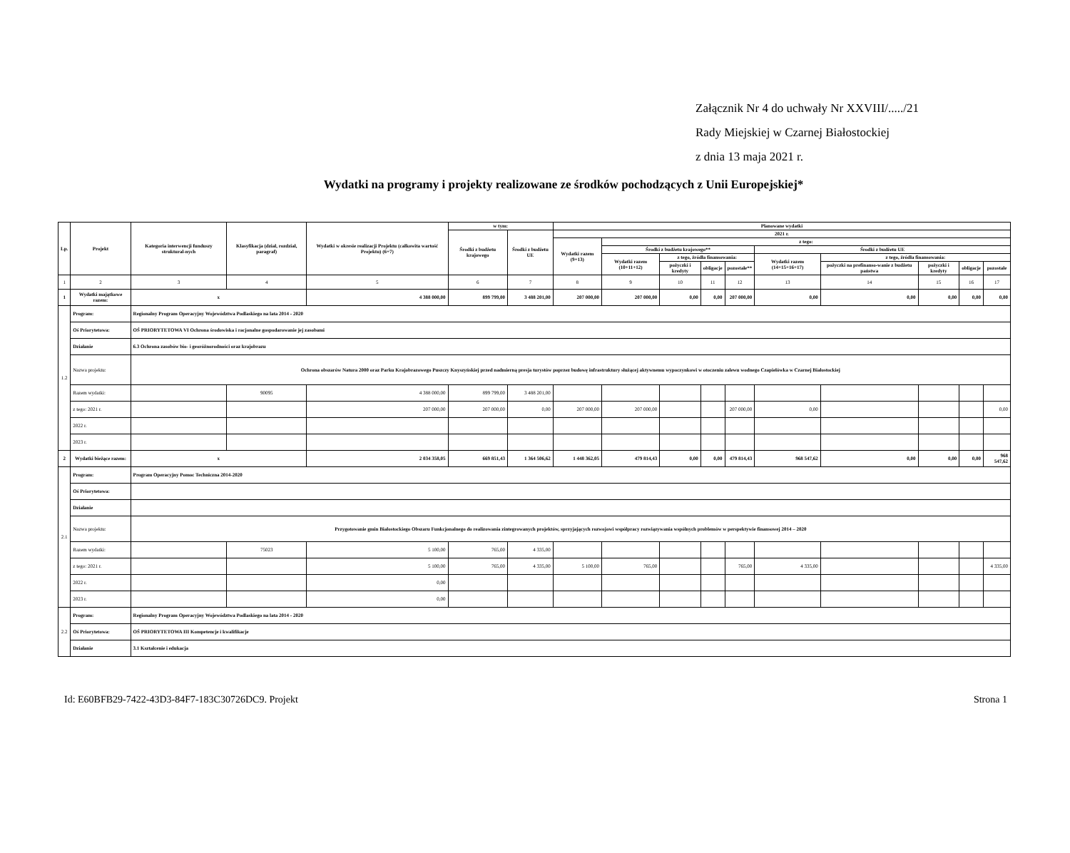Załącznik Nr 4 do uchwały Nr XXVIII/...../21
Rady Miejskiej w Czarnej Białostockiej
z dnia 13 maja 2021 r.
Wydatki na programy i projekty realizowane ze środków pochodzących z Unii Europejskiej*
| Lp. | Projekt | Kategoria interwencji funduszy struktural-nych | Klasyfikacja (dział, rozdział, paragraf) | Wydatki w okresie realizacji Projektu (całkowita wartość Projektu) (6+7) | w tym: | | Planowane wydatki | | | | | | | | | |
| --- | --- | --- | --- | --- | --- | --- | --- | --- | --- | --- | --- | --- | --- | --- | --- | --- |
| | | | | | Środki z budżetu krajowego | Środki z budżetu UE | 2021 r. | | | | | | | | | |
| | | | | | | | Wydatki razem (9+13) | z tego: | | | | | | | | |
| | | | | | | | | Środki z budżetu krajowego** | | | | Środki z budżetu UE | | | | |
| | | | | | | | | Wydatki razem (10+11+12) | z tego, źródła finansowania: | | | Wydatki razem (14+15+16+17) | z tego, źródła finansowania: | | | |
| | | | | | | | | | pożyczki i kredyty | obligacje | pozostałe** | | pożyczki na prefinanso-wanie z budżetu państwa | pożyczki i kredyty | obligacje | pozostałe |
| 1 | 2 | 3 | 4 | 5 | 6 | 7 | 8 | 9 | 10 | 11 | 12 | 13 | 14 | 15 | 16 | 17 |
| 1 | Wydatki majątkowe razem: | x | | 4 388 000,00 | 899 799,00 | 3 488 201,00 | 207 000,00 | 207 000,00 | 0,00 | 0,00 | 207 000,00 | 0,00 | 0,00 | 0,00 | 0,00 | 0,00 |
| 1.2 | Program: | Regionalny Program Operacyjny Województwa Podlaskiego na lata 2014 - 2020 | | | | | | | | | | | | | | |
| | Oś Priorytetowa: | OŚ PRIORYTETOWA VI Ochrona środowiska i racjonalne gospodarowanie jej zasobami | | | | | | | | | | | | | | |
| | Działanie | 6.3 Ochrona zasobów bio- i georóżnorodności oraz krajobrazu | | | | | | | | | | | | | | |
| | Nazwa projektu: | Ochrona obszarów Natura 2000 oraz Parku Krajobrazowego Puszczy Knyszyńskiej przed nadmierną presja turystów poprzez budowę infrastruktury służącej aktywnemu wypoczynkowi w otoczeniu zalewu wodnego Czapielówka w Czarnej Białostockiej | | | | | | | | | | | | | | |
| | Razem wydatki: | | 90095 | 4 388 000,00 | 899 799,00 | 3 488 201,00 | | | | | | | | | | |
| | z tego: 2021 r. | | | 207 000,00 | 207 000,00 | 0,00 | 207 000,00 | 207 000,00 | | | 207 000,00 | 0,00 | | | | 0,00 |
| | 2022 r. | | | | | | | | | | | | | | | |
| | 2023 r. | | | | | | | | | | | | | | | |
| 2 | Wydatki bieżące razem: | x | | 2 034 358,05 | 669 851,43 | 1 364 506,62 | 1 448 362,05 | 479 814,43 | 0,00 | 0,00 | 479 814,43 | 968 547,62 | 0,00 | 0,00 | 0,00 | 968 547,62 |
| 2.1 | Program: | Program Operacyjny Pomoc Techniczna 2014-2020 | | | | | | | | | | | | | | |
| | Oś Priorytetowa: | | | | | | | | | | | | | | | |
| | Działanie | | | | | | | | | | | | | | | |
| | Nazwa projektu: | Przygotowanie gmin Białostockiego Obszaru Funkcjonalnego do realizowania zintegrowanych projektów, sprzyjających rozwojowi współpracy rozwiązywania wspólnych problemów w perspektywie finansowej 2014 – 2020 | | | | | | | | | | | | | | |
| | Razem wydatki: | | 75023 | 5 100,00 | 765,00 | 4 335,00 | | | | | | | | | | |
| | z tego: 2021 r. | | | 5 100,00 | 765,00 | 4 335,00 | 5 100,00 | 765,00 | | | 765,00 | 4 335,00 | | | | 4 335,00 |
| | 2022 r. | | | 0,00 | | | | | | | | | | | | |
| | 2023 r. | | | 0,00 | | | | | | | | | | | | |
| 2.2 | Program: | Regionalny Program Operacyjny Województwa Podlaskiego na lata 2014 - 2020 | | | | | | | | | | | | | | |
| | Oś Priorytetowa: | OŚ PRIORYTETOWA III Kompetencje i kwalifikacje | | | | | | | | | | | | | | |
| | Działanie | 3.1 Kształcenie i edukacja | | | | | | | | | | | | | | |
Id: E60BFB29-7422-43D3-84F7-183C30726DC9. Projekt Strona 1